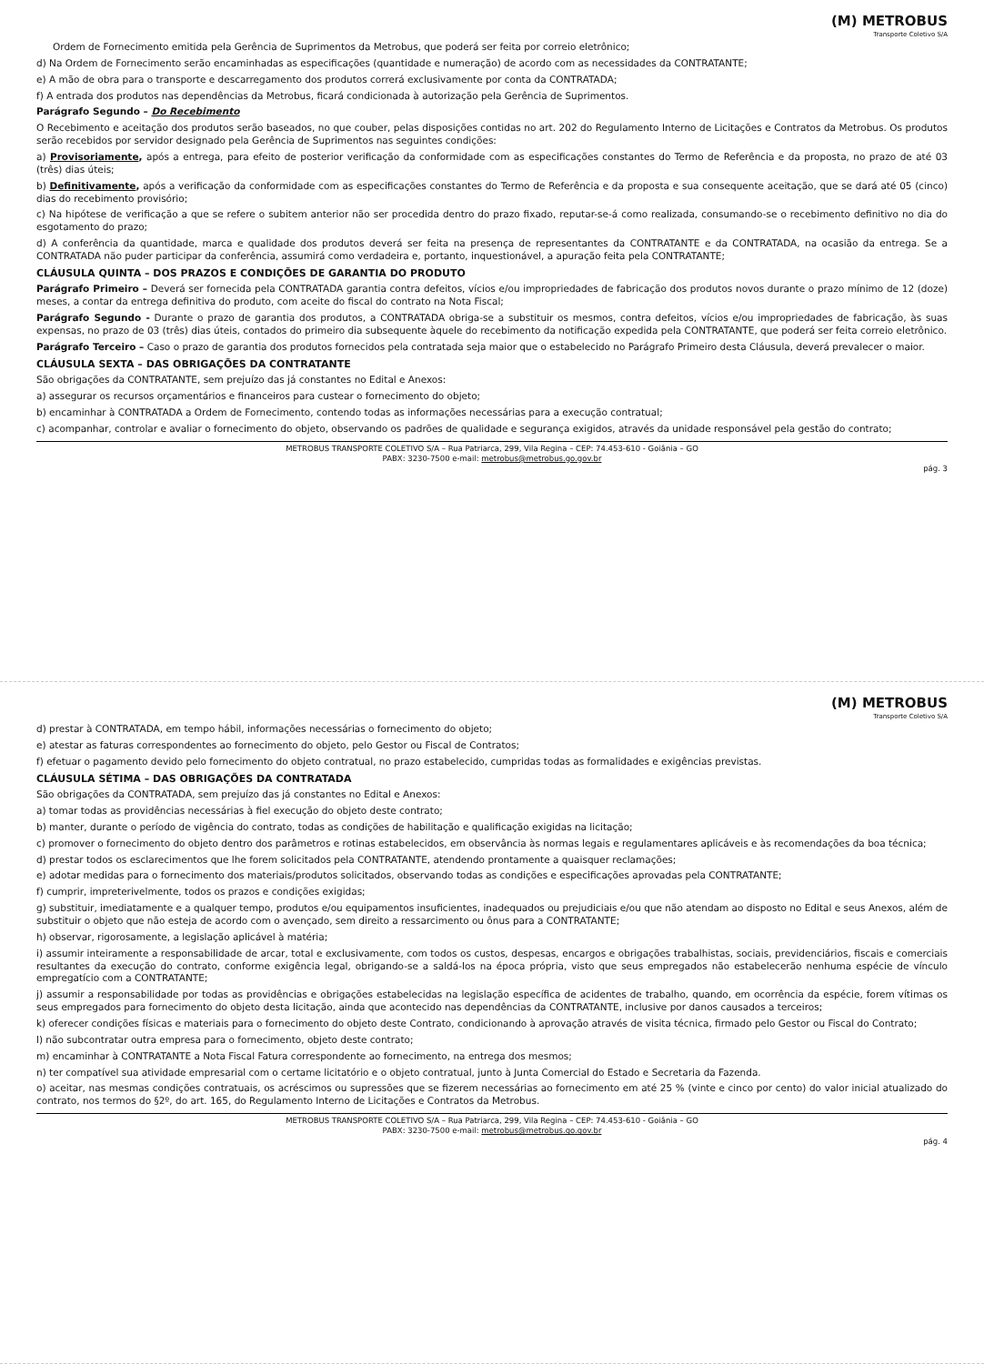(M) METROBUS
Transporte Coletivo S/A
Ordem de Fornecimento emitida pela Gerência de Suprimentos da Metrobus, que poderá ser feita por correio eletrônico;
d) Na Ordem de Fornecimento serão encaminhadas as especificações (quantidade e numeração) de acordo com as necessidades da CONTRATANTE;
e) A mão de obra para o transporte e descarregamento dos produtos correrá exclusivamente por conta da CONTRATADA;
f) A entrada dos produtos nas dependências da Metrobus, ficará condicionada à autorização pela Gerência de Suprimentos.
Parágrafo Segundo – Do Recebimento
O Recebimento e aceitação dos produtos serão baseados, no que couber, pelas disposições contidas no art. 202 do Regulamento Interno de Licitações e Contratos da Metrobus. Os produtos serão recebidos por servidor designado pela Gerência de Suprimentos nas seguintes condições:
a) Provisoriamente, após a entrega, para efeito de posterior verificação da conformidade com as especificações constantes do Termo de Referência e da proposta, no prazo de até 03 (três) dias úteis;
b) Definitivamente, após a verificação da conformidade com as especificações constantes do Termo de Referência e da proposta e sua consequente aceitação, que se dará até 05 (cinco) dias do recebimento provisório;
c) Na hipótese de verificação a que se refere o subitem anterior não ser procedida dentro do prazo fixado, reputar-se-á como realizada, consumando-se o recebimento definitivo no dia do esgotamento do prazo;
d) A conferência da quantidade, marca e qualidade dos produtos deverá ser feita na presença de representantes da CONTRATANTE e da CONTRATADA, na ocasião da entrega. Se a CONTRATADA não puder participar da conferência, assumirá como verdadeira e, portanto, inquestionável, a apuração feita pela CONTRATANTE;
CLÁUSULA QUINTA – DOS PRAZOS E CONDIÇÕES DE GARANTIA DO PRODUTO
Parágrafo Primeiro – Deverá ser fornecida pela CONTRATADA garantia contra defeitos, vícios e/ou impropriedades de fabricação dos produtos novos durante o prazo mínimo de 12 (doze) meses, a contar da entrega definitiva do produto, com aceite do fiscal do contrato na Nota Fiscal;
Parágrafo Segundo - Durante o prazo de garantia dos produtos, a CONTRATADA obriga-se a substituir os mesmos, contra defeitos, vícios e/ou impropriedades de fabricação, às suas expensas, no prazo de 03 (três) dias úteis, contados do primeiro dia subsequente àquele do recebimento da notificação expedida pela CONTRATANTE, que poderá ser feita correio eletrônico.
Parágrafo Terceiro – Caso o prazo de garantia dos produtos fornecidos pela contratada seja maior que o estabelecido no Parágrafo Primeiro desta Cláusula, deverá prevalecer o maior.
CLÁUSULA SEXTA – DAS OBRIGAÇÕES DA CONTRATANTE
São obrigações da CONTRATANTE, sem prejuízo das já constantes no Edital e Anexos:
a) assegurar os recursos orçamentários e financeiros para custear o fornecimento do objeto;
b) encaminhar à CONTRATADA a Ordem de Fornecimento, contendo todas as informações necessárias para a execução contratual;
c) acompanhar, controlar e avaliar o fornecimento do objeto, observando os padrões de qualidade e segurança exigidos, através da unidade responsável pela gestão do contrato;
METROBUS TRANSPORTE COLETIVO S/A – Rua Patriarca, 299, Vila Regina – CEP: 74.453-610 - Goiânia – GO
PABX: 3230-7500 e-mail: metrobus@metrobus.go.gov.br
pág. 3
(M) METROBUS
Transporte Coletivo S/A
d) prestar à CONTRATADA, em tempo hábil, informações necessárias o fornecimento do objeto;
e) atestar as faturas correspondentes ao fornecimento do objeto, pelo Gestor ou Fiscal de Contratos;
f) efetuar o pagamento devido pelo fornecimento do objeto contratual, no prazo estabelecido, cumpridas todas as formalidades e exigências previstas.
CLÁUSULA SÉTIMA – DAS OBRIGAÇÕES DA CONTRATADA
São obrigações da CONTRATADA, sem prejuízo das já constantes no Edital e Anexos:
a) tomar todas as providências necessárias à fiel execução do objeto deste contrato;
b) manter, durante o período de vigência do contrato, todas as condições de habilitação e qualificação exigidas na licitação;
c) promover o fornecimento do objeto dentro dos parâmetros e rotinas estabelecidos, em observância às normas legais e regulamentares aplicáveis e às recomendações da boa técnica;
d) prestar todos os esclarecimentos que lhe forem solicitados pela CONTRATANTE, atendendo prontamente a quaisquer reclamações;
e) adotar medidas para o fornecimento dos materiais/produtos solicitados, observando todas as condições e especificações aprovadas pela CONTRATANTE;
f) cumprir, impreterivelmente, todos os prazos e condições exigidas;
g) substituir, imediatamente e a qualquer tempo, produtos e/ou equipamentos insuficientes, inadequados ou prejudiciais e/ou que não atendam ao disposto no Edital e seus Anexos, além de substituir o objeto que não esteja de acordo com o avençado, sem direito a ressarcimento ou ônus para a CONTRATANTE;
h) observar, rigorosamente, a legislação aplicável à matéria;
i) assumir inteiramente a responsabilidade de arcar, total e exclusivamente, com todos os custos, despesas, encargos e obrigações trabalhistas, sociais, previdenciários, fiscais e comerciais resultantes da execução do contrato, conforme exigência legal, obrigando-se a saldá-los na época própria, visto que seus empregados não estabelecerão nenhuma espécie de vínculo empregatício com a CONTRATANTE;
j) assumir a responsabilidade por todas as providências e obrigações estabelecidas na legislação específica de acidentes de trabalho, quando, em ocorrência da espécie, forem vítimas os seus empregados para fornecimento do objeto desta licitação, ainda que acontecido nas dependências da CONTRATANTE, inclusive por danos causados a terceiros;
k) oferecer condições físicas e materiais para o fornecimento do objeto deste Contrato, condicionando à aprovação através de visita técnica, firmado pelo Gestor ou Fiscal do Contrato;
l) não subcontratar outra empresa para o fornecimento, objeto deste contrato;
m) encaminhar à CONTRATANTE a Nota Fiscal Fatura correspondente ao fornecimento, na entrega dos mesmos;
n) ter compatível sua atividade empresarial com o certame licitatório e o objeto contratual, junto à Junta Comercial do Estado e Secretaria da Fazenda.
o) aceitar, nas mesmas condições contratuais, os acréscimos ou supressões que se fizerem necessárias ao fornecimento em até 25 % (vinte e cinco por cento) do valor inicial atualizado do contrato, nos termos do §2º, do art. 165, do Regulamento Interno de Licitações e Contratos da Metrobus.
METROBUS TRANSPORTE COLETIVO S/A – Rua Patriarca, 299, Vila Regina – CEP: 74.453-610 - Goiânia – GO
PABX: 3230-7500 e-mail: metrobus@metrobus.go.gov.br
pág. 4